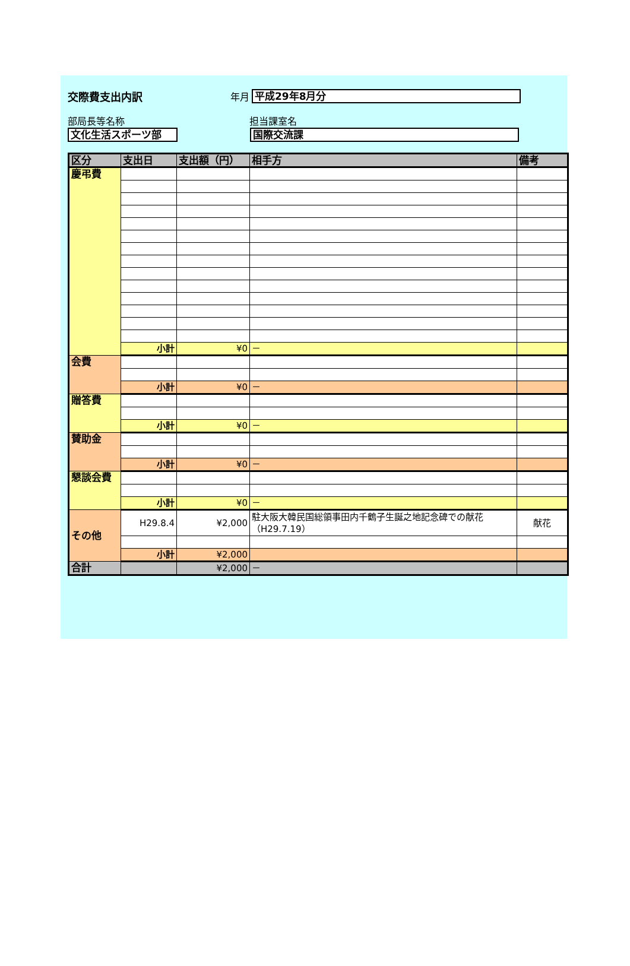交際費支出内訳 年月
平成29年8月分
部局長等名称 担当課室名
文化生活スポーツ部 国際交流課
| 区分 | 支出日 | 支出額（円） | 相手方 | 備考 |
| --- | --- | --- | --- | --- |
| 慶弔費 | | | | |
| | 小計 | ¥0 | － | |
| 会費 | | | | |
| | 小計 | ¥0 | － | |
| 贈答費 | | | | |
| | 小計 | ¥0 | － | |
| 賛助金 | | | | |
| | 小計 | ¥0 | － | |
| 懇談会費 | | | | |
| | 小計 | ¥0 | － | |
| その他 | H29.8.4 | ¥2,000 | 駐大阪大韓民国総領事田内千鶴子生誕之地記念碑での献花（H29.7.19） | 献花 |
| | 小計 | ¥2,000 | | |
| 合計 | | ¥2,000 | － | |